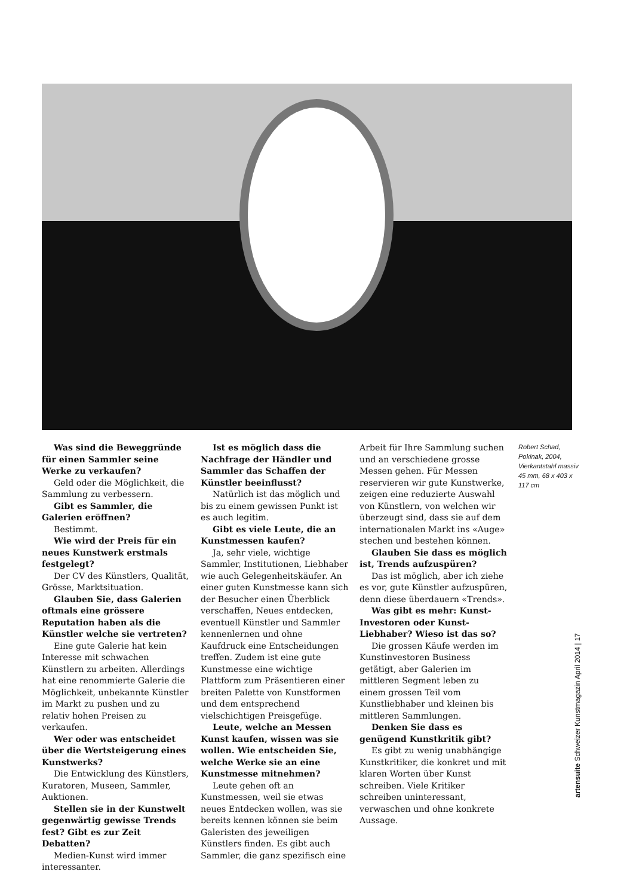Was sind die Beweggründe für einen Sammler seine Werke zu verkaufen?
Geld oder die Möglichkeit, die Sammlung zu verbessern.
Gibt es Sammler, die Galerien eröffnen?
Bestimmt.
Wie wird der Preis für ein neues Kunstwerk erstmals festgelegt?
Der CV des Künstlers, Qualität, Grösse, Marktsituation.
Glauben Sie, dass Galerien oftmals eine grössere Reputation haben als die Künstler welche sie vertreten?
Eine gute Galerie hat kein Interesse mit schwachen Künstlern zu arbeiten. Allerdings hat eine renommierte Galerie die Möglichkeit, unbekannte Künstler im Markt zu pushen und zu relativ hohen Preisen zu verkaufen.
Wer oder was entscheidet über die Wertsteigerung eines Kunstwerks?
Die Entwicklung des Künstlers, Kuratoren, Museen, Sammler, Auktionen.
Stellen sie in der Kunstwelt gegenwärtig gewisse Trends fest? Gibt es zur Zeit Debatten?
Medien-Kunst wird immer interessanter.
Ist es möglich dass die Nachfrage der Händler und Sammler das Schaffen der Künstler beeinflusst?
Natürlich ist das möglich und bis zu einem gewissen Punkt ist es auch legitim.
Gibt es viele Leute, die an Kunstmessen kaufen?
Ja, sehr viele, wichtige Sammler, Institutionen, Liebhaber wie auch Gelegenheitskäufer. An einer guten Kunstmesse kann sich der Besucher einen Überblick verschaffen, Neues entdecken, eventuell Künstler und Sammler kennenlernen und ohne Kaufdruck eine Entscheidungen treffen. Zudem ist eine gute Kunstmesse eine wichtige Plattform zum Präsentieren einer breiten Palette von Kunstformen und dem entsprechend vielschichtigen Preisgefüge.
Leute, welche an Messen Kunst kaufen, wissen was sie wollen. Wie entscheiden Sie, welche Werke sie an eine Kunstmesse mitnehmen?
Leute gehen oft an Kunstmessen, weil sie etwas neues Entdecken wollen, was sie bereits kennen können sie beim Galeristen des jeweiligen Künstlers finden. Es gibt auch Sammler, die ganz spezifisch eine
Arbeit für Ihre Sammlung suchen und an verschiedene grosse Messen gehen. Für Messen reservieren wir gute Kunstwerke, zeigen eine reduzierte Auswahl von Künstlern, von welchen wir überzeugt sind, dass sie auf dem internationalen Markt ins «Auge» stechen und bestehen können.
Glauben Sie dass es möglich ist, Trends aufzuspüren?
Das ist möglich, aber ich ziehe es vor, gute Künstler aufzuspüren, denn diese überdauern «Trends».
Was gibt es mehr: Kunst-Investoren oder Kunst-Liebhaber? Wieso ist das so?
Die grossen Käufe werden im Kunstinvestoren Business getätigt, aber Galerien im mittleren Segment leben zu einem grossen Teil vom Kunstliebhaber und kleinen bis mittleren Sammlungen.
Denken Sie dass es genügend Kunstkritik gibt?
Es gibt zu wenig unabhängige Kunstkritiker, die konkret und mit klaren Worten über Kunst schreiben. Viele Kritiker schreiben uninteressant, verwaschen und ohne konkrete Aussage.
Robert Schad, Pokinak, 2004, Vierkantstahl massiv 45 mm, 68 x 403 x 117 cm
artensuite Schweizer Kunstmagazin April 2014 | 17